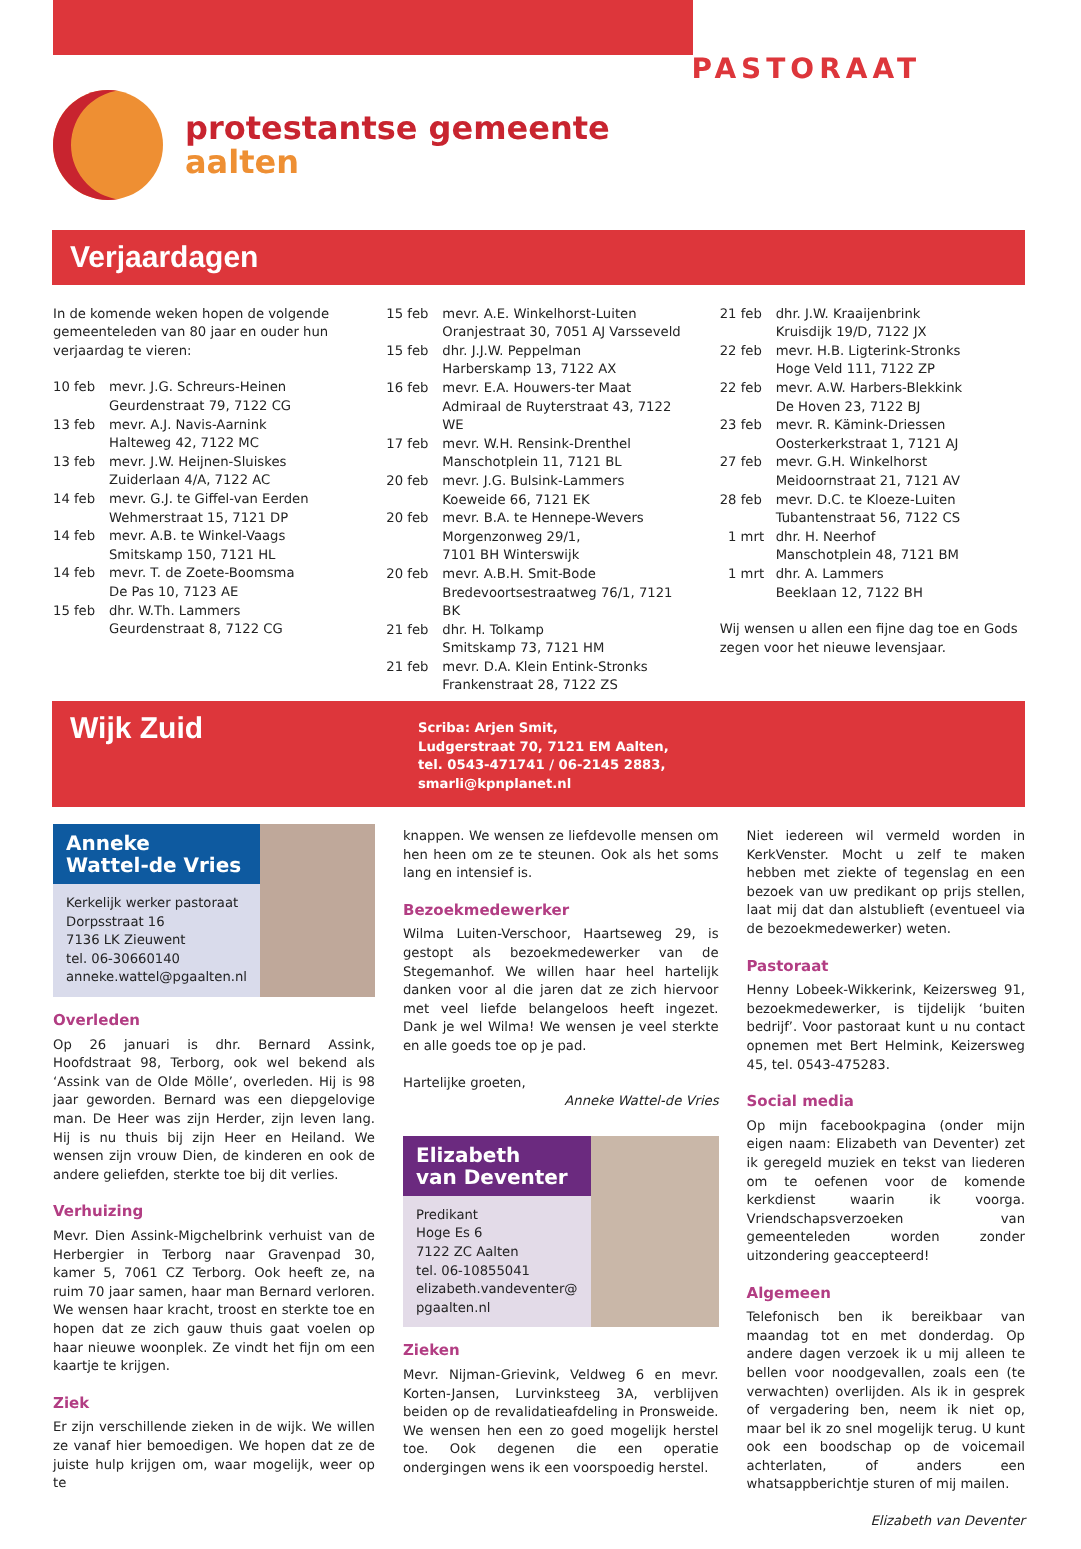protestantse gemeente
aalten
PASTORAAT
Verjaardagen
In de komende weken hopen de volgende gemeenteleden van 80 jaar en ouder hun verjaardag te vieren:
10 feb mevr. J.G. Schreurs-Heinen
Geurdenstraat 79, 7122 CG
13 feb mevr. A.J. Navis-Aarnink
Halteweg 42, 7122 MC
13 feb mevr. J.W. Heijnen-Sluiskes
Zuiderlaan 4/A, 7122 AC
14 feb mevr. G.J. te Giffel-van Eerden
Wehmerstraat 15, 7121 DP
14 feb mevr. A.B. te Winkel-Vaags
Smitskamp 150, 7121 HL
14 feb mevr. T. de Zoete-Boomsma
De Pas 10, 7123 AE
15 feb dhr. W.Th. Lammers
Geurdenstraat 8, 7122 CG
15 feb mevr. A.E. Winkelhorst-Luiten
Oranjestraat 30, 7051 AJ Varsseveld
15 feb dhr. J.J.W. Peppelman
Harberskamp 13, 7122 AX
16 feb mevr. E.A. Houwers-ter Maat
Admiraal de Ruyterstraat 43, 7122 WE
17 feb mevr. W.H. Rensink-Drenthel
Manschotplein 11, 7121 BL
20 feb mevr. J.G. Bulsink-Lammers
Koeweide 66, 7121 EK
20 feb mevr. B.A. te Hennepe-Wevers
Morgenzonweg 29/1,
7101 BH Winterswijk
20 feb mevr. A.B.H. Smit-Bode
Bredevoortsestraatweg 76/1, 7121 BK
21 feb dhr. H. Tolkamp
Smitskamp 73, 7121 HM
21 feb mevr. D.A. Klein Entink-Stronks
Frankenstraat 28, 7122 ZS
21 feb dhr. J.W. Kraaijenbrink
Kruisdijk 19/D, 7122 JX
22 feb mevr. H.B. Ligterink-Stronks
Hoge Veld 111, 7122 ZP
22 feb mevr. A.W. Harbers-Blekkink
De Hoven 23, 7122 BJ
23 feb mevr. R. Kämink-Driessen
Oosterkerkstraat 1, 7121 AJ
27 feb mevr. G.H. Winkelhorst
Meidoornstraat 21, 7121 AV
28 feb mevr. D.C. te Kloeze-Luiten
Tubantenstraat 56, 7122 CS
1 mrt dhr. H. Neerhof
Manschotplein 48, 7121 BM
1 mrt dhr. A. Lammers
Beeklaan 12, 7122 BH
Wij wensen u allen een fijne dag toe en Gods zegen voor het nieuwe levensjaar.
Wijk Zuid
Scriba: Arjen Smit,
Ludgerstraat 70, 7121 EM Aalten,
tel. 0543-471741 / 06-2145 2883,
smarli@kpnplanet.nl
Anneke
Wattel-de Vries
Kerkelijk werker pastoraat
Dorpsstraat 16
7136 LK Zieuwent
tel. 06-30660140
anneke.wattel@pgaalten.nl
Overleden
Op 26 januari is dhr. Bernard Assink, Hoofdstraat 98, Terborg, ook wel bekend als ‘Assink van de Olde Mölle’, overleden. Hij is 98 jaar geworden. Bernard was een diepgelovige man. De Heer was zijn Herder, zijn leven lang. Hij is nu thuis bij zijn Heer en Heiland. We wensen zijn vrouw Dien, de kinderen en ook de andere geliefden, sterkte toe bij dit verlies.
Verhuizing
Mevr. Dien Assink-Migchelbrink verhuist van de Herbergier in Terborg naar Gravenpad 30, kamer 5, 7061 CZ Terborg. Ook heeft ze, na ruim 70 jaar samen, haar man Bernard verloren. We wensen haar kracht, troost en sterkte toe en hopen dat ze zich gauw thuis gaat voelen op haar nieuwe woonplek. Ze vindt het fijn om een kaartje te krijgen.
Ziek
Er zijn verschillende zieken in de wijk. We willen ze vanaf hier bemoedigen. We hopen dat ze de juiste hulp krijgen om, waar mogelijk, weer op te
knappen. We wensen ze liefdevolle mensen om hen heen om ze te steunen. Ook als het soms lang en intensief is.
Bezoekmedewerker
Wilma Luiten-Verschoor, Haartseweg 29, is gestopt als bezoekmedewerker van de Stegemanhof. We willen haar heel hartelijk danken voor al die jaren dat ze zich hiervoor met veel liefde belangeloos heeft ingezet. Dank je wel Wilma! We wensen je veel sterkte en alle goeds toe op je pad.
Hartelijke groeten,
Anneke Wattel-de Vries
Elizabeth
van Deventer
Predikant
Hoge Es 6
7122 ZC Aalten
tel. 06-10855041
elizabeth.vandeventer@
pgaalten.nl
Zieken
Mevr. Nijman-Grievink, Veldweg 6 en mevr. Korten-Jansen, Lurvinksteeg 3A, verblijven beiden op de revalidatieafdeling in Pronsweide. We wensen hen een zo goed mogelijk herstel toe. Ook degenen die een operatie ondergingen wens ik een voorspoedig herstel.
Niet iedereen wil vermeld worden in KerkVenster. Mocht u zelf te maken hebben met ziekte of tegenslag en een bezoek van uw predikant op prijs stellen, laat mij dat dan alstublieft (eventueel via de bezoekmedewerker) weten.
Pastoraat
Henny Lobeek-Wikkerink, Keizersweg 91, bezoekmedewerker, is tijdelijk ‘buiten bedrijf’. Voor pastoraat kunt u nu contact opnemen met Bert Helmink, Keizersweg 45, tel. 0543-475283.
Social media
Op mijn facebookpagina (onder mijn eigen naam: Elizabeth van Deventer) zet ik geregeld muziek en tekst van liederen om te oefenen voor de komende kerkdienst waarin ik voorga. Vriendschapsverzoeken van gemeenteleden worden zonder uitzondering geaccepteerd!
Algemeen
Telefonisch ben ik bereikbaar van maandag tot en met donderdag. Op andere dagen verzoek ik u mij alleen te bellen voor noodgevallen, zoals een (te verwachten) overlijden. Als ik in gesprek of vergadering ben, neem ik niet op, maar bel ik zo snel mogelijk terug. U kunt ook een boodschap op de voicemail achterlaten, of anders een whatsappberichtje sturen of mij mailen.
Elizabeth van Deventer